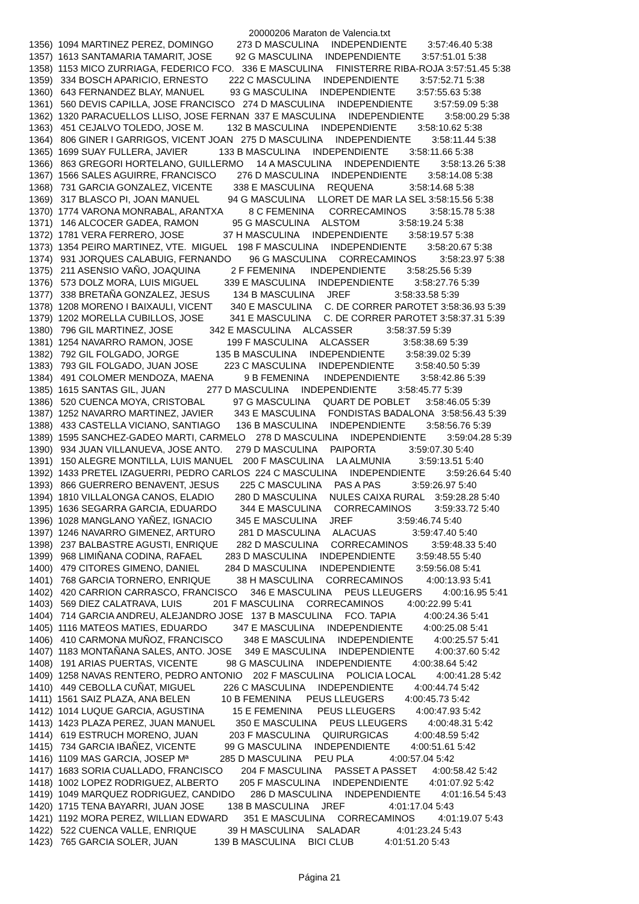20000206 Maraton de Valencia.txt
1356) 1094 MARTINEZ PEREZ, DOMINGO 273 D MASCULINA INDEPENDIENTE 3:57:46.40 5:38 1357) 1613 SANTAMARIA TAMARIT, JOSE 92 G MASCULINA INDEPENDIENTE 3:57:51.01 5:38 1358) 1153 MICO ZURRIAGA, FEDERICO FCO. 336 E MASCULINA FINISTERRE RIBA-ROJA 3:57:51.45 5:38 1359) 334 BOSCH APARICIO, ERNESTO 222 C MASCULINA INDEPENDIENTE 3:57:52.71 5:38 1360) 643 FERNANDEZ BLAY, MANUEL 93 G MASCULINA INDEPENDIENTE 3:57:55.63 5:38 1361) 560 DEVIS CAPILLA, JOSE FRANCISCO 274 D MASCULINA INDEPENDIENTE 3:57:59.09 5:38 1362) 1320 PARACUELLOS LLISO, JOSE FERNAN 337 E MASCULINA INDEPENDIENTE 3:58:00.29 5:38 1363) 451 CEJALVO TOLEDO, JOSE M. 132 B MASCULINA INDEPENDIENTE 3:58:10.62 5:38 1364) 806 GINER I GARRIGOS, VICENT JOAN 275 D MASCULINA INDEPENDIENTE 3:58:11.44 5:38 1365) 1699 SUAY FULLERA, JAVIER 133 B MASCULINA INDEPENDIENTE 3:58:11.66 5:38 1366) 863 GREGORI HORTELANO, GUILLERMO 14 A MASCULINA INDEPENDIENTE 3:58:13.26 5:38 1367) 1566 SALES AGUIRRE, FRANCISCO 276 D MASCULINA INDEPENDIENTE 3:58:14.08 5:38 1368) 731 GARCIA GONZALEZ, VICENTE 338 E MASCULINA REQUENA 3:58:14.68 5:38 1369) 317 BLASCO PI, JOAN MANUEL 94 G MASCULINA LLORET DE MAR LA SEL 3:58:15.56 5:38 1370) 1774 VARONA MONRABAL, ARANTXA 8 C FEMENINA CORRECAMINOS 3:58:15.78 5:38 1371) 146 ALCOCER GADEA, RAMON 95 G MASCULINA ALSTOM 3:58:19.24 5:38 1372) 1781 VERA FERRERO, JOSE 37 H MASCULINA INDEPENDIENTE 3:58:19.57 5:38 1373) 1354 PEIRO MARTINEZ, VTE. MIGUEL 198 F MASCULINA INDEPENDIENTE 3:58:20.67 5:38 1374) 931 JORQUES CALABUIG, FERNANDO 96 G MASCULINA CORRECAMINOS 3:58:23.97 5:38 1375) 211 ASENSIO VAÑO, JOAQUINA 2 F FEMENINA INDEPENDIENTE 3:58:25.56 5:39 1376) 573 DOLZ MORA, LUIS MIGUEL 339 E MASCULINA INDEPENDIENTE 3:58:27.76 5:39 1377) 338 BRETAÑA GONZALEZ, JESUS 134 B MASCULINA JREF 3:58:33.58 5:39 1378) 1208 MORENO I BAIXAULI, VICENT 340 E MASCULINA C. DE CORRER PAROTET 3:58:36.93 5:39 1379) 1202 MORELLA CUBILLOS, JOSE 341 E MASCULINA C. DE CORRER PAROTET 3:58:37.31 5:39 1380) 796 GIL MARTINEZ, JOSE 342 E MASCULINA ALCASSER 3:58:37.59 5:39 1381) 1254 NAVARRO RAMON, JOSE 199 F MASCULINA ALCASSER 3:58:38.69 5:39 1382) 792 GIL FOLGADO, JORGE 135 B MASCULINA INDEPENDIENTE 3:58:39.02 5:39 1383) 793 GIL FOLGADO, JUAN JOSE 223 C MASCULINA INDEPENDIENTE 3:58:40.50 5:39 1384) 491 COLOMER MENDOZA, MAENA 9 B FEMENINA INDEPENDIENTE 3:58:42.86 5:39 1385) 1615 SANTAS GIL, JUAN 277 D MASCULINA INDEPENDIENTE 3:58:45.77 5:39 1386) 520 CUENCA MOYA, CRISTOBAL 97 G MASCULINA QUART DE POBLET 3:58:46.05 5:39 1387) 1252 NAVARRO MARTINEZ, JAVIER 343 E MASCULINA FONDISTAS BADALONA 3:58:56.43 5:39 1388) 433 CASTELLA VICIANO, SANTIAGO 136 B MASCULINA INDEPENDIENTE 3:58:56.76 5:39 1389) 1595 SANCHEZ-GADEO MARTI, CARMELO 278 D MASCULINA INDEPENDIENTE 3:59:04.28 5:39 1390) 934 JUAN VILLANUEVA, JOSE ANTO. 279 D MASCULINA PAIPORTA 3:59:07.30 5:40 1391) 150 ALEGRE MONTILLA, LUIS MANUEL 200 F MASCULINA LA ALMUNIA 3:59:13.51 5:40 1392) 1433 PRETEL IZAGUERRI, PEDRO CARLOS 224 C MASCULINA INDEPENDIENTE 3:59:26.64 5:40 1393) 866 GUERRERO BENAVENT, JESUS 225 C MASCULINA PAS A PAS 3:59:26.97 5:40 1394) 1810 VILLALONGA CANOS, ELADIO 280 D MASCULINA NULES CAIXA RURAL 3:59:28.28 5:40 1395) 1636 SEGARRA GARCIA, EDUARDO 344 E MASCULINA CORRECAMINOS 3:59:33.72 5:40 1396) 1028 MANGLANO YAÑEZ, IGNACIO 345 E MASCULINA JREF 3:59:46.74 5:40 1397) 1246 NAVARRO GIMENEZ, ARTURO 281 D MASCULINA ALACUAS 3:59:47.40 5:40 1398) 237 BALBASTRE AGUSTI, ENRIQUE 282 D MASCULINA CORRECAMINOS 3:59:48.33 5:40 1399) 968 LIMIÑANA CODINA, RAFAEL 283 D MASCULINA INDEPENDIENTE 3:59:48.55 5:40 1400) 479 CITORES GIMENO, DANIEL 284 D MASCULINA INDEPENDIENTE 3:59:56.08 5:41 1401) 768 GARCIA TORNERO, ENRIQUE 38 H MASCULINA CORRECAMINOS 4:00:13.93 5:41 1402) 420 CARRION CARRASCO, FRANCISCO 346 E MASCULINA PEUS LLEUGERS 4:00:16.95 5:41 1403) 569 DIEZ CALATRAVA, LUIS 201 F MASCULINA CORRECAMINOS 4:00:22.99 5:41 1404) 714 GARCIA ANDREU, ALEJANDRO JOSE 137 B MASCULINA FCO. TAPIA 4:00:24.36 5:41 1405) 1116 MATEOS MATIES, EDUARDO 347 E MASCULINA INDEPENDIENTE 4:00:25.08 5:41 1406) 410 CARMONA MUÑOZ, FRANCISCO 348 E MASCULINA INDEPENDIENTE 4:00:25.57 5:41 1407) 1183 MONTAÑANA SALES, ANTO. JOSE 349 E MASCULINA INDEPENDIENTE 4:00:37.60 5:42 1408) 191 ARIAS PUERTAS, VICENTE 98 G MASCULINA INDEPENDIENTE 4:00:38.64 5:42 1409) 1258 NAVAS RENTERO, PEDRO ANTONIO 202 F MASCULINA POLICIA LOCAL 4:00:41.28 5:42 1410) 449 CEBOLLA CUÑAT, MIGUEL 226 C MASCULINA INDEPENDIENTE 4:00:44.74 5:42 1411) 1561 SAIZ PLAZA, ANA BELEN 10 B FEMENINA PEUS LLEUGERS 4:00:45.73 5:42 1412) 1014 LUQUE GARCIA, AGUSTINA 15 E FEMENINA PEUS LLEUGERS 4:00:47.93 5:42 1413) 1423 PLAZA PEREZ, JUAN MANUEL 350 E MASCULINA PEUS LLEUGERS 4:00:48.31 5:42 1414) 619 ESTRUCH MORENO, JUAN 203 F MASCULINA QUIRURGICAS 4:00:48.59 5:42 1415) 734 GARCIA IBAÑEZ, VICENTE 99 G MASCULINA INDEPENDIENTE 4:00:51.61 5:42 1416) 1109 MAS GARCIA, JOSEP Mª 285 D MASCULINA PEU PLA 4:00:57.04 5:42 1417) 1683 SORIA CUALLADO, FRANCISCO 204 F MASCULINA PASSET A PASSET 4:00:58.42 5:42 1418) 1002 LOPEZ RODRIGUEZ, ALBERTO 205 F MASCULINA INDEPENDIENTE 4:01:07.92 5:42 1419) 1049 MARQUEZ RODRIGUEZ, CANDIDO 286 D MASCULINA INDEPENDIENTE 4:01:16.54 5:43 1420) 1715 TENA BAYARRI, JUAN JOSE 138 B MASCULINA JREF 4:01:17.04 5:43 1421) 1192 MORA PEREZ, WILLIAN EDWARD 351 E MASCULINA CORRECAMINOS 4:01:19.07 5:43 1422) 522 CUENCA VALLE, ENRIQUE 39 H MASCULINA SALADAR 4:01:23.24 5:43 1423) 765 GARCIA SOLER, JUAN 139 B MASCULINA BICI CLUB 4:01:51.20 5:43
Página 21